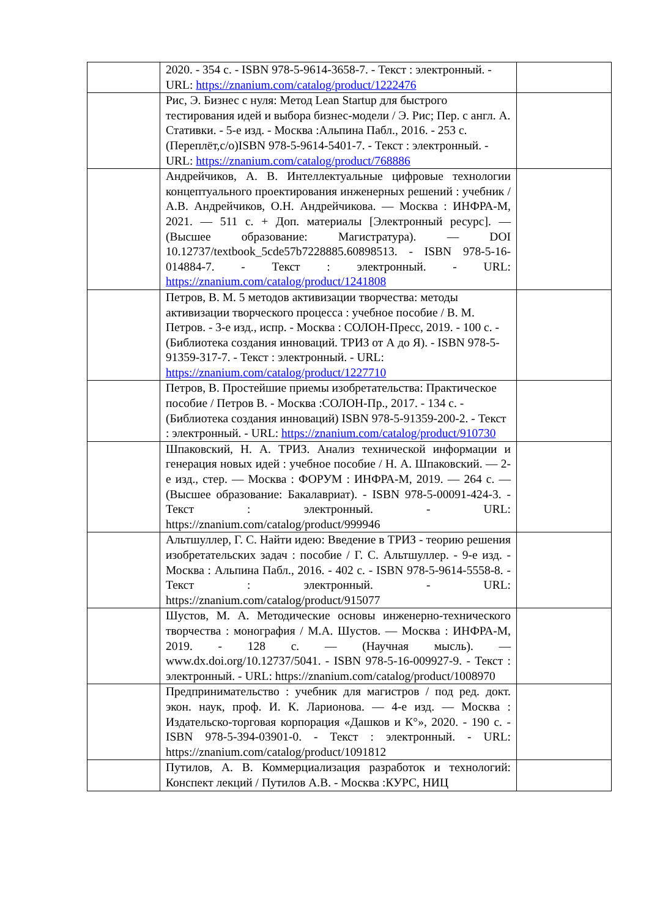| | 2020. - 354 с. - ISBN 978-5-9614-3658-7. - Текст : электронный. - URL: https://znanium.com/catalog/product/1222476 | |
| | Рис, Э. Бизнес с нуля: Метод Lean Startup для быстрого тестирования идей и выбора бизнес-модели / Э. Рис; Пер. с англ. А. Стативки. - 5-е изд. - Москва :Альпина Пабл., 2016. - 253 с. (Переплёт,c/o)ISBN 978-5-9614-5401-7. - Текст : электронный. - URL: https://znanium.com/catalog/product/768886 | |
| | Андрейчиков, А. В. Интеллектуальные цифровые технологии концептуального проектирования инженерных решений : учебник / А.В. Андрейчиков, О.Н. Андрейчикова. — Москва : ИНФРА-М, 2021. — 511 с. + Доп. материалы [Электронный ресурс]. — (Высшее образование: Магистратура). — DOI 10.12737/textbook_5cde57b7228885.60898513. - ISBN 978-5-16-014884-7. - Текст : электронный. - URL: https://znanium.com/catalog/product/1241808 | |
| | Петров, В. М. 5 методов активизации творчества: методы активизации творческого процесса : учебное пособие / В. М. Петров. - 3-е изд., испр. - Москва : СОЛОН-Пресс, 2019. - 100 с. - (Библиотека создания инноваций. ТРИЗ от А до Я). - ISBN 978-5-91359-317-7. - Текст : электронный. - URL: https://znanium.com/catalog/product/1227710 | |
| | Петров, В. Простейшие приемы изобретательства: Практическое пособие / Петров В. - Москва :СОЛОН-Пр., 2017. - 134 с. - (Библиотека создания инноваций) ISBN 978-5-91359-200-2. - Текст : электронный. - URL: https://znanium.com/catalog/product/910730 | |
| | Шпаковский, Н. А. ТРИЗ. Анализ технической информации и генерация новых идей : учебное пособие / Н. А. Шпаковский. — 2-е изд., стер. — Москва : ФОРУМ : ИНФРА-М, 2019. — 264 с. — (Высшее образование: Бакалавриат). - ISBN 978-5-00091-424-3. - Текст : электронный. - URL: https://znanium.com/catalog/product/999946 | |
| | Альтшуллер, Г. С. Найти идею: Введение в ТРИЗ - теорию решения изобретательских задач : пособие / Г. С. Альтшуллер. - 9-е изд. - Москва : Альпина Пабл., 2016. - 402 с. - ISBN 978-5-9614-5558-8. - Текст : электронный. - URL: https://znanium.com/catalog/product/915077 | |
| | Шустов, М. А. Методические основы инженерно-технического творчества : монография / М.А. Шустов. — Москва : ИНФРА-М, 2019. - 128 с. — (Научная мысль). — www.dx.doi.org/10.12737/5041. - ISBN 978-5-16-009927-9. - Текст : электронный. - URL: https://znanium.com/catalog/product/1008970 | |
| | Предпринимательство : учебник для магистров / под ред. докт. экон. наук, проф. И. К. Ларионова. — 4-е изд. — Москва : Издательско-торговая корпорация «Дашков и К°», 2020. - 190 с. - ISBN 978-5-394-03901-0. - Текст : электронный. - URL: https://znanium.com/catalog/product/1091812 | |
| | Путилов, А. В. Коммерциализация разработок и технологий: Конспект лекций / Путилов А.В. - Москва :КУРС, НИЦ | |